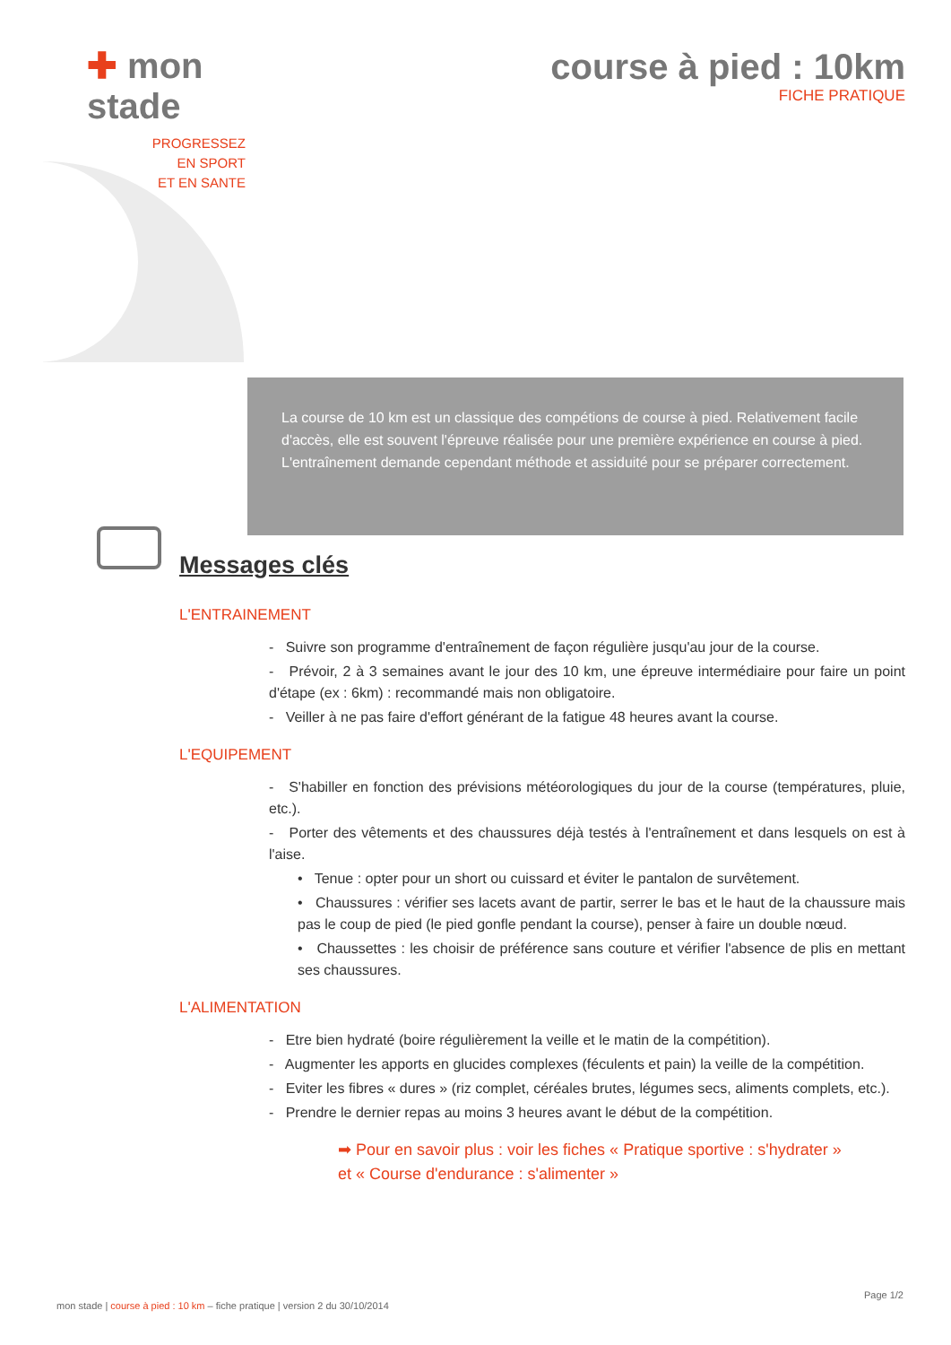✚ mon stade
PROGRESSEZ
EN SPORT
ET EN SANTE
course à pied : 10km
FICHE PRATIQUE
La course de 10 km est un classique des compétions de course à pied. Relativement facile d'accès, elle est souvent l'épreuve réalisée pour une première expérience en course à pied. L'entraînement demande cependant méthode et assiduité pour se préparer correctement.
Messages clés
L'ENTRAINEMENT
- Suivre son programme d'entraînement de façon régulière jusqu'au jour de la course.
- Prévoir, 2 à 3 semaines avant le jour des 10 km, une épreuve intermédiaire pour faire un point d'étape (ex : 6km) : recommandé mais non obligatoire.
- Veiller à ne pas faire d'effort générant de la fatigue 48 heures avant la course.
L'EQUIPEMENT
- S'habiller en fonction des prévisions météorologiques du jour de la course (températures, pluie, etc.).
- Porter des vêtements et des chaussures déjà testés à l'entraînement et dans lesquels on est à l'aise.
• Tenue : opter pour un short ou cuissard et éviter le pantalon de survêtement.
• Chaussures : vérifier ses lacets avant de partir, serrer le bas et le haut de la chaussure mais pas le coup de pied (le pied gonfle pendant la course), penser à faire un double nœud.
• Chaussettes : les choisir de préférence sans couture et vérifier l'absence de plis en mettant ses chaussures.
L'ALIMENTATION
- Etre bien hydraté (boire régulièrement la veille et le matin de la compétition).
- Augmenter les apports en glucides complexes (féculents et pain) la veille de la compétition.
- Eviter les fibres « dures » (riz complet, céréales brutes, légumes secs, aliments complets, etc.).
- Prendre le dernier repas au moins 3 heures avant le début de la compétition.
➡ Pour en savoir plus : voir les fiches « Pratique sportive : s'hydrater » et « Course d'endurance : s'alimenter »
Page 1/2
mon stade | course à pied : 10 km – fiche pratique | version 2 du 30/10/2014